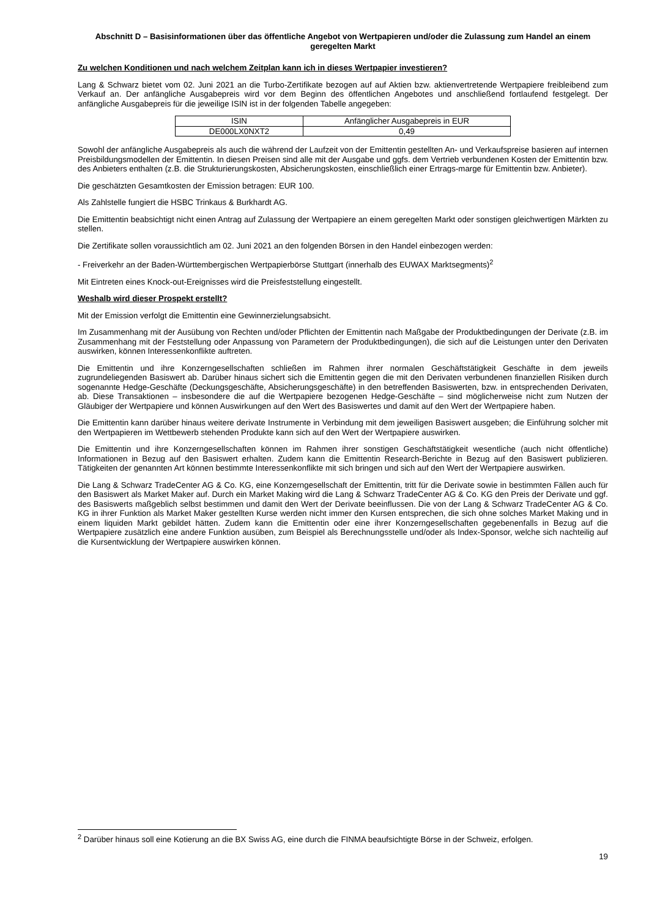Abschnitt D – Basisinformationen über das öffentliche Angebot von Wertpapieren und/oder die Zulassung zum Handel an einem geregelten Markt
Zu welchen Konditionen und nach welchem Zeitplan kann ich in dieses Wertpapier investieren?
Lang & Schwarz bietet vom 02. Juni 2021 an die Turbo-Zertifikate bezogen auf auf Aktien bzw. aktienvertretende Wertpapiere freibleibend zum Verkauf an. Der anfängliche Ausgabepreis wird vor dem Beginn des öffentlichen Angebotes und anschließend fortlaufend festgelegt. Der anfängliche Ausgabepreis für die jeweilige ISIN ist in der folgenden Tabelle angegeben:
| ISIN | Anfänglicher Ausgabepreis in EUR |
| DE000LX0NXT2 | 0,49 |
Sowohl der anfängliche Ausgabepreis als auch die während der Laufzeit von der Emittentin gestellten An- und Verkaufspreise basieren auf internen Preisbildungsmodellen der Emittentin. In diesen Preisen sind alle mit der Ausgabe und ggfs. dem Vertrieb verbundenen Kosten der Emittentin bzw. des Anbieters enthalten (z.B. die Strukturierungskosten, Absicherungskosten, einschließlich einer Ertrags-marge für Emittentin bzw. Anbieter).
Die geschätzten Gesamtkosten der Emission betragen: EUR 100.
Als Zahlstelle fungiert die HSBC Trinkaus & Burkhardt AG.
Die Emittentin beabsichtigt nicht einen Antrag auf Zulassung der Wertpapiere an einem geregelten Markt oder sonstigen gleichwertigen Märkten zu stellen.
Die Zertifikate sollen voraussichtlich am 02. Juni 2021 an den folgenden Börsen in den Handel einbezogen werden:
- Freiverkehr an der Baden-Württembergischen Wertpapierbörse Stuttgart (innerhalb des EUWAX Marktsegments)<sup>2</sup>
Mit Eintreten eines Knock-out-Ereignisses wird die Preisfeststellung eingestellt.
Weshalb wird dieser Prospekt erstellt?
Mit der Emission verfolgt die Emittentin eine Gewinnerzielungsabsicht.
Im Zusammenhang mit der Ausübung von Rechten und/oder Pflichten der Emittentin nach Maßgabe der Produktbedingungen der Derivate (z.B. im Zusammenhang mit der Feststellung oder Anpassung von Parametern der Produktbedingungen), die sich auf die Leistungen unter den Derivaten auswirken, können Interessenkonflikte auftreten.
Die Emittentin und ihre Konzerngesellschaften schließen im Rahmen ihrer normalen Geschäftstätigkeit Geschäfte in dem jeweils zugrundeliegenden Basiswert ab. Darüber hinaus sichert sich die Emittentin gegen die mit den Derivaten verbundenen finanziellen Risiken durch sogenannte Hedge-Geschäfte (Deckungsgeschäfte, Absicherungsgeschäfte) in den betreffenden Basiswerten, bzw. in entsprechenden Derivaten, ab. Diese Transaktionen – insbesondere die auf die Wertpapiere bezogenen Hedge-Geschäfte – sind möglicherweise nicht zum Nutzen der Gläubiger der Wertpapiere und können Auswirkungen auf den Wert des Basiswertes und damit auf den Wert der Wertpapiere haben.
Die Emittentin kann darüber hinaus weitere derivate Instrumente in Verbindung mit dem jeweiligen Basiswert ausgeben; die Einführung solcher mit den Wertpapieren im Wettbewerb stehenden Produkte kann sich auf den Wert der Wertpapiere auswirken.
Die Emittentin und ihre Konzerngesellschaften können im Rahmen ihrer sonstigen Geschäftstätigkeit wesentliche (auch nicht öffentliche) Informationen in Bezug auf den Basiswert erhalten. Zudem kann die Emittentin Research-Berichte in Bezug auf den Basiswert publizieren. Tätigkeiten der genannten Art können bestimmte Interessenkonflikte mit sich bringen und sich auf den Wert der Wertpapiere auswirken.
Die Lang & Schwarz TradeCenter AG & Co. KG, eine Konzerngesellschaft der Emittentin, tritt für die Derivate sowie in bestimmten Fällen auch für den Basiswert als Market Maker auf. Durch ein Market Making wird die Lang & Schwarz TradeCenter AG & Co. KG den Preis der Derivate und ggf. des Basiswerts maßgeblich selbst bestimmen und damit den Wert der Derivate beeinflussen. Die von der Lang & Schwarz TradeCenter AG & Co. KG in ihrer Funktion als Market Maker gestellten Kurse werden nicht immer den Kursen entsprechen, die sich ohne solches Market Making und in einem liquiden Markt gebildet hätten. Zudem kann die Emittentin oder eine ihrer Konzerngesellschaften gegebenenfalls in Bezug auf die Wertpapiere zusätzlich eine andere Funktion ausüben, zum Beispiel als Berechnungsstelle und/oder als Index-Sponsor, welche sich nachteilig auf die Kursentwicklung der Wertpapiere auswirken können.
<sup>2</sup> Darüber hinaus soll eine Kotierung an die BX Swiss AG, eine durch die FINMA beaufsichtigte Börse in der Schweiz, erfolgen.
19